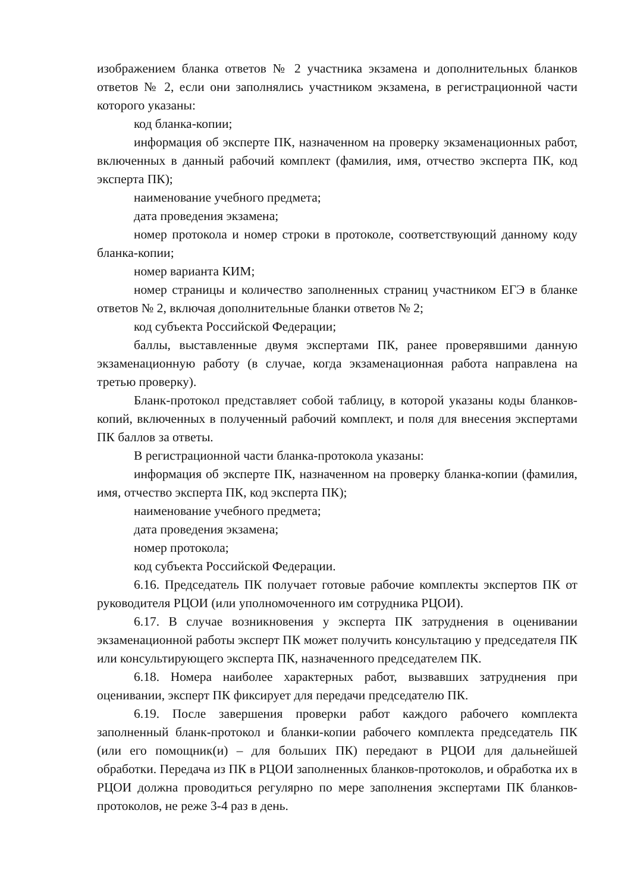изображением бланка ответов № 2 участника экзамена и дополнительных бланков ответов № 2, если они заполнялись участником экзамена, в регистрационной части которого указаны:
код бланка-копии;
информация об эксперте ПК, назначенном на проверку экзаменационных работ, включенных в данный рабочий комплект (фамилия, имя, отчество эксперта ПК, код эксперта ПК);
наименование учебного предмета;
дата проведения экзамена;
номер протокола и номер строки в протоколе, соответствующий данному коду бланка-копии;
номер варианта КИМ;
номер страницы и количество заполненных страниц участником ЕГЭ в бланке ответов № 2, включая дополнительные бланки ответов № 2;
код субъекта Российской Федерации;
баллы, выставленные двумя экспертами ПК, ранее проверявшими данную экзаменационную работу (в случае, когда экзаменационная работа направлена на третью проверку).
Бланк-протокол представляет собой таблицу, в которой указаны коды бланков-копий, включенных в полученный рабочий комплект, и поля для внесения экспертами ПК баллов за ответы.
В регистрационной части бланка-протокола указаны:
информация об эксперте ПК, назначенном на проверку бланка-копии (фамилия, имя, отчество эксперта ПК, код эксперта ПК);
наименование учебного предмета;
дата проведения экзамена;
номер протокола;
код субъекта Российской Федерации.
6.16. Председатель ПК получает готовые рабочие комплекты экспертов ПК от руководителя РЦОИ (или уполномоченного им сотрудника РЦОИ).
6.17. В случае возникновения у эксперта ПК затруднения в оценивании экзаменационной работы эксперт ПК может получить консультацию у председателя ПК или консультирующего эксперта ПК, назначенного председателем ПК.
6.18. Номера наиболее характерных работ, вызвавших затруднения при оценивании, эксперт ПК фиксирует для передачи председателю ПК.
6.19. После завершения проверки работ каждого рабочего комплекта заполненный бланк-протокол и бланки-копии рабочего комплекта председатель ПК (или его помощник(и) – для больших ПК) передают в РЦОИ для дальнейшей обработки. Передача из ПК в РЦОИ заполненных бланков-протоколов, и обработка их в РЦОИ должна проводиться регулярно по мере заполнения экспертами ПК бланков-протоколов, не реже 3-4 раз в день.